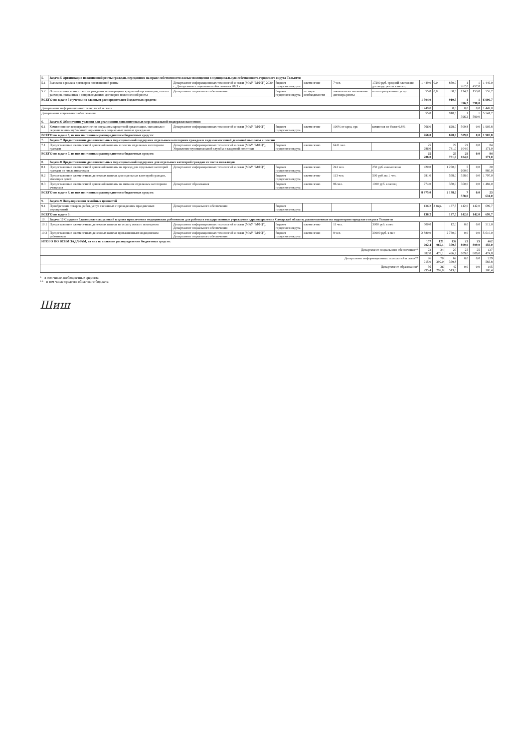| 5. | Задача 5 Организация пожизненной ренты граждан, передавших на праве собственности жилые помещения в муниципальную собственность городского округа Тольятти | | | | | | | | | | | |
| 5.1 | Выплаты в рамках договоров пожизненной ренты | Департамент информационных технологий и связи (МАУ "МФЦ") 2020 г.; Департамент социального обеспечения 2021 г. | бюджет городского округа | ежемесячно | 7 чел. | 17290 руб. средний платеж по договору ренты в месяц | 1 449,0 | 0,0 | 850,0 | 1 262,0 | 1 457,0 | 1 449,0 |
| 5.2 | Оплата комиссионного вознаграждения по операциям кредитной организации; оплата расходов, связанных с сопровождением договоров пожизненной ренты | Департамент социального обеспечения | бюджет городского округа | по мере необходимости | заявители на заключение договора ренты | оплата ритуальных услуг | 55,0 | 0,0 | 60,5 | 134,2 | 153,0 | 553,7 |
| ВСЕГО по задаче 5 с учетом по главным распорядителям бюджетных средств: | | | | | | | 1 504,0 | | 910,5 | 1 396,2 | 1 590,0 | 6 990,7 |
| Департамент информационных технологий и связи | | | | | | | 1 449,0 | | 0,0 | 0,0 | 0,0 | 1 449,0 |
| Департамент социального обеспечения | | | | | | | 55,0 | | 910,5 | 1 396,2 | 1 590,0 | 5 541,7 |
| 6. | Задача 6 Обеспечение условия для реализации дополнительных мер социальной поддержки населения | | | | | | | | | | | |
| 6.1 | Комиссионное вознаграждение по операциям кредитной организации, связанным с перечислением публичных нормативных социальных выплат гражданам | Департамент информационных технологий и связи (МАУ "МФЦ") | бюджет городского округа | ежемесячно | 100% от кред. орг. | комиссия не более 0,8% | 766,0 | | 628,0 | 509,8 | 0,0 | 1 903,8 |
| ВСЕГО по задаче 6, из них по главным распорядителям бюджетных средств: | | | | | | | 766,0 | | 628,0 | 509,8 | 0,0 | 1 903,8 |
| 7. | Задача 7 Предоставление дополнительных мер социальной поддержки отдельным категориям граждан в виде ежемесячной денежной выплаты к пенсии | | | | | | | | | | | |
| 7.1 | Предоставление ежемесячной денежной выплаты к пенсии отдельным категориям граждан | Департамент информационных технологий и связи (МАУ "МФЦ"), Управление муниципальной службы и кадровой политики | бюджет городского округа | ежемесячно | 6411 чел. | | 25 286,0 | | 29 781,0 | 29 104,0 | 0,0 | 84 171,0 |
| ВСЕГО по задаче 7, из них по главным распорядителям бюджетных средств: | | | | | | | 25 286,0 | | 29 781,0 | 29 104,0 | 0,0 | 84 171,0 |
| 8. | Задача 8 Предоставление дополнительных мер социальной поддержки для отдельных категорий граждан из числа инвалидов | | | | | | | | | | | |
| 8.1 | Предоставление ежемесячной денежной выплаты на проезд для отдельных категорий граждан из числа инвалидов | Департамент информационных технологий и связи (МАУ "МФЦ") | бюджет городского округа | ежемесячно | 241 чел. | 250 руб. ежемесячно | 420,0 | | 1 270,0 | 5 600,0 | 0,0 | 20 860,0 |
| 8.2 | Предоставление ежемесячных денежных выплат для отдельных категорий граждан, имеющих детей | | бюджет городского округа | ежемесячно | 113 чел. | 500 руб. на 1 чел. | 681,0 | | 558,0 | 558,0 | 0,0 | 1 797,0 |
| 8.3 | Предоставление ежемесячной денежной выплаты на питание отдельным категориям учащихся | Департамент образования | бюджет городского округа | ежемесячно | 86 чел. | 1000 руб. в месяц | 774,0 | | 350,0 | 360,0 | 0,0 | 1 484,0 |
| ВСЕГО по задаче 8, из них по главным распорядителям бюджетных средств: | | | | | | | 8 875,0 | | 2 178,0 | 7 578,0 | 0,0 | 23 631,0 |
| 9. | Задача 9 Популяризация семейных ценностей | | | | | | | | | | | |
| 9.1 | Приобретение товаров, работ, услуг связанных с проведением праздничных мероприятий | Департамент социального обеспечения | бюджет городского округа | | | | 136,2 | 3 мер. | 137,5 | 142,0 | 142,0 | 699,7 |
| ВСЕГО по задаче 9: | | | | | | | 136,2 | | 137,5 | 142,0 | 142,0 | 699,7 |
| 10. | Задача 10 Создание благоприятных условий в целях привлечения медицинских работников для работы в государственные учреждения здравоохранения Самарской области, расположенные на территории городского округа Тольятти | | | | | | | | | | | |
| 10.1 | Предоставление ежемесячных денежных выплат на оплату жилого помещения | Департамент информационных технологий и связи (МАУ "МФЦ"), Департамент социального обеспечения | бюджет городского округа | ежемесячно | 11 чел. | 3000 руб. в мес | 500,0 | | 12,0 | 0,0 | 0,0 | 512,0 |
| 10.2 | Предоставление ежемесячных денежных выплат приглашенным медицинским работникам | Департамент информационных технологий и связи (МАУ "МФЦ"), Департамент социального обеспечения | бюджет городского округа | ежемесячно | 8 чел. | 30000 руб. в мес | 2 880,0 | | 2 730,0 | 0,0 | 0,0 | 5 610,0 |
| ИТОГО ПО ВСЕМ ЗАДАЧАМ, из них по главным распорядителям бюджетных средств: | | | | | | | 157 092,4 | 121 069,1 | 132 379,5 | 25 809,0 | 25 809,0 | 462 159,0 |
| Департамент социального обеспечения** | | | | | | | 23 882,0 | 24 478,1 | 27 496,7 | 25 809,0 | 25 809,0 | 127 474,8 |
| Департамент информационных технологий и связи** | | | | | | | 96 915,0 | 70 399,0 | 62 369,8 | 0,0 | 0,0 | 229 583,8 |
| Департамент образования* | | | | | | | 36 295,4 | 26 292,0 | 42 513,0 | 0,0 | 0,0 | 105 100,4 |
* - в том числе внебюджетные средства
** - в том числе средства областного бюджета
Шиш